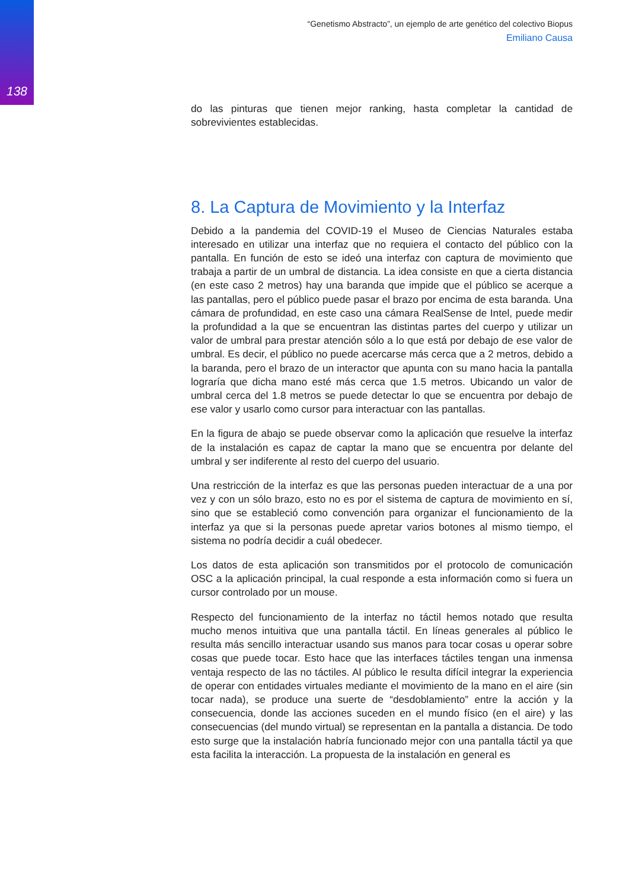138
“Genetismo Abstracto”, un ejemplo de arte genético del colectivo Biopus
Emiliano Causa
do las pinturas que tienen mejor ranking, hasta completar la cantidad de sobrevivientes establecidas.
8. La Captura de Movimiento y la Interfaz
Debido a la pandemia del COVID-19 el Museo de Ciencias Naturales estaba interesado en utilizar una interfaz que no requiera el contacto del público con la pantalla. En función de esto se ideó una interfaz con captura de movimiento que trabaja a partir de un umbral de distancia. La idea consiste en que a cierta distancia (en este caso 2 metros) hay una baranda que impide que el público se acerque a las pantallas, pero el público puede pasar el brazo por encima de esta baranda. Una cámara de profundidad, en este caso una cámara RealSense de Intel, puede medir la profundidad a la que se encuentran las distintas partes del cuerpo y utilizar un valor de umbral para prestar atención sólo a lo que está por debajo de ese valor de umbral. Es decir, el público no puede acercarse más cerca que a 2 metros, debido a la baranda, pero el brazo de un interactor que apunta con su mano hacia la pantalla lograría que dicha mano esté más cerca que 1.5 metros. Ubicando un valor de umbral cerca del 1.8 metros se puede detectar lo que se encuentra por debajo de ese valor y usarlo como cursor para interactuar con las pantallas.
En la figura de abajo se puede observar como la aplicación que resuelve la interfaz de la instalación es capaz de captar la mano que se encuentra por delante del umbral y ser indiferente al resto del cuerpo del usuario.
Una restricción de la interfaz es que las personas pueden interactuar de a una por vez y con un sólo brazo, esto no es por el sistema de captura de movimiento en sí, sino que se estableció como convención para organizar el funcionamiento de la interfaz ya que si la personas puede apretar varios botones al mismo tiempo, el sistema no podría decidir a cuál obedecer.
Los datos de esta aplicación son transmitidos por el protocolo de comunicación OSC a la aplicación principal, la cual responde a esta información como si fuera un cursor controlado por un mouse.
Respecto del funcionamiento de la interfaz no táctil hemos notado que resulta mucho menos intuitiva que una pantalla táctil. En líneas generales al público le resulta más sencillo interactuar usando sus manos para tocar cosas u operar sobre cosas que puede tocar. Esto hace que las interfaces táctiles tengan una inmensa ventaja respecto de las no táctiles. Al público le resulta difícil integrar la experiencia de operar con entidades virtuales mediante el movimiento de la mano en el aire (sin tocar nada), se produce una suerte de “desdoblamiento” entre la acción y la consecuencia, donde las acciones suceden en el mundo físico (en el aire) y las consecuencias (del mundo virtual) se representan en la pantalla a distancia. De todo esto surge que la instalación habría funcionado mejor con una pantalla táctil ya que esta facilita la interacción. La propuesta de la instalación en general es